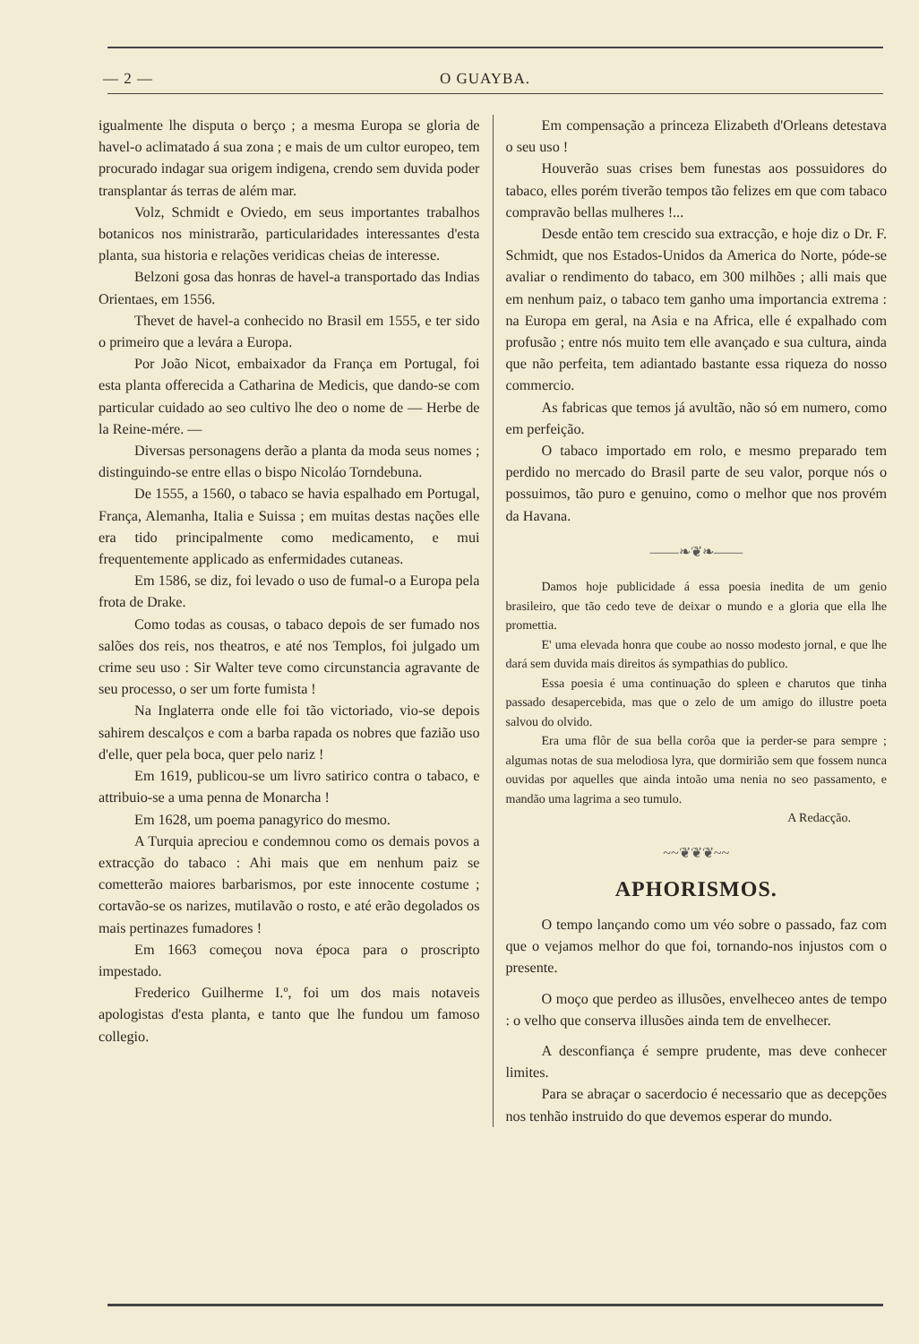— 2 — O GUAYBA.
igualmente lhe disputa o berço ; a mesma Europa se gloria de havel-o aclimatado á sua zona ; e mais de um cultor europeo, tem procurado indagar sua origem indigena, crendo sem duvida poder transplantar ás terras de além mar.
Volz, Schmidt e Oviedo, em seus importantes trabalhos botanicos nos ministrarão, particularidades interessantes d'esta planta, sua historia e relações veridicas cheias de interesse.
Belzoni gosa das honras de havel-a transportado das Indias Orientaes, em 1556.
Thevet de havel-a conhecido no Brasil em 1555, e ter sido o primeiro que a levára a Europa.
Por João Nicot, embaixador da França em Portugal, foi esta planta offerecida a Catharina de Medicis, que dando-se com particular cuidado ao seo cultivo lhe deo o nome de — Herbe de la Reine-mére. —
Diversas personagens derão a planta da moda seus nomes ; distinguindo-se entre ellas o bispo Nicoláo Torndebuna.
De 1555, a 1560, o tabaco se havia espalhado em Portugal, França, Alemanha, Italia e Suissa ; em muitas destas nações elle era tido principalmente como medicamento, e mui frequentemente applicado as enfermidades cutaneas.
Em 1586, se diz, foi levado o uso de fumal-o a Europa pela frota de Drake.
Como todas as cousas, o tabaco depois de ser fumado nos salões dos reis, nos theatros, e até nos Templos, foi julgado um crime seu uso : Sir Walter teve como circunstancia agravante de seu processo, o ser um forte fumista !
Na Inglaterra onde elle foi tão victoriado, vio-se depois sahirem descalços e com a barba rapada os nobres que fazião uso d'elle, quer pela boca, quer pelo nariz !
Em 1619, publicou-se um livro satirico contra o tabaco, e attribuio-se a uma penna de Monarcha !
Em 1628, um poema panagyrico do mesmo.
A Turquia apreciou e condemnou como os demais povos a extracção do tabaco : Ahi mais que em nenhum paiz se cometterão maiores barbarismos, por este innocente costume ; cortavão-se os narizes, mutilavão o rosto, e até erão degolados os mais pertinazes fumadores !
Em 1663 começou nova época para o proscripto impestado.
Frederico Guilherme I.º, foi um dos mais notaveis apologistas d'esta planta, e tanto que lhe fundou um famoso collegio.
Em compensação a princeza Elizabeth d'Orleans detestava o seu uso !
Houverão suas crises bem funestas aos possuidores do tabaco, elles porém tiverão tempos tão felizes em que com tabaco compravão bellas mulheres !...
Desde então tem crescido sua extracção, e hoje diz o Dr. F. Schmidt, que nos Estados-Unidos da America do Norte, póde-se avaliar o rendimento do tabaco, em 300 milhões ; alli mais que em nenhum paiz, o tabaco tem ganho uma importancia extrema : na Europa em geral, na Asia e na Africa, elle é expalhado com profusão ; entre nós muito tem elle avançado e sua cultura, ainda que não perfeita, tem adiantado bastante essa riqueza do nosso commercio.
As fabricas que temos já avultão, não só em numero, como em perfeição.
O tabaco importado em rolo, e mesmo preparado tem perdido no mercado do Brasil parte de seu valor, porque nós o possuimos, tão puro e genuino, como o melhor que nos provém da Havana.
——❧❦❧——
Damos hoje publicidade á essa poesia inedita de um genio brasileiro, que tão cedo teve de deixar o mundo e a gloria que ella lhe promettia.
E' uma elevada honra que coube ao nosso modesto jornal, e que lhe dará sem duvida mais direitos ás sympathias do publico.
Essa poesia é uma continuação do spleen e charutos que tinha passado desapercebida, mas que o zelo de um amigo do illustre poeta salvou do olvido.
Era uma flôr de sua bella corôa que ia perder-se para sempre ; algumas notas de sua melodiosa lyra, que dormirião sem que fossem nunca ouvidas por aquelles que ainda intoão uma nenia no seo passamento, e mandão uma lagrima a seo tumulo.
A Redacção.
~~❦❦❦~~
APHORISMOS.
O tempo lançando como um véo sobre o passado, faz com que o vejamos melhor do que foi, tornando-nos injustos com o presente.
O moço que perdeo as illusões, envelheceo antes de tempo : o velho que conserva illusões ainda tem de envelhecer.
A desconfiança é sempre prudente, mas deve conhecer limites.
Para se abraçar o sacerdocio é necessario que as decepções nos tenhão instruido do que devemos esperar do mundo.